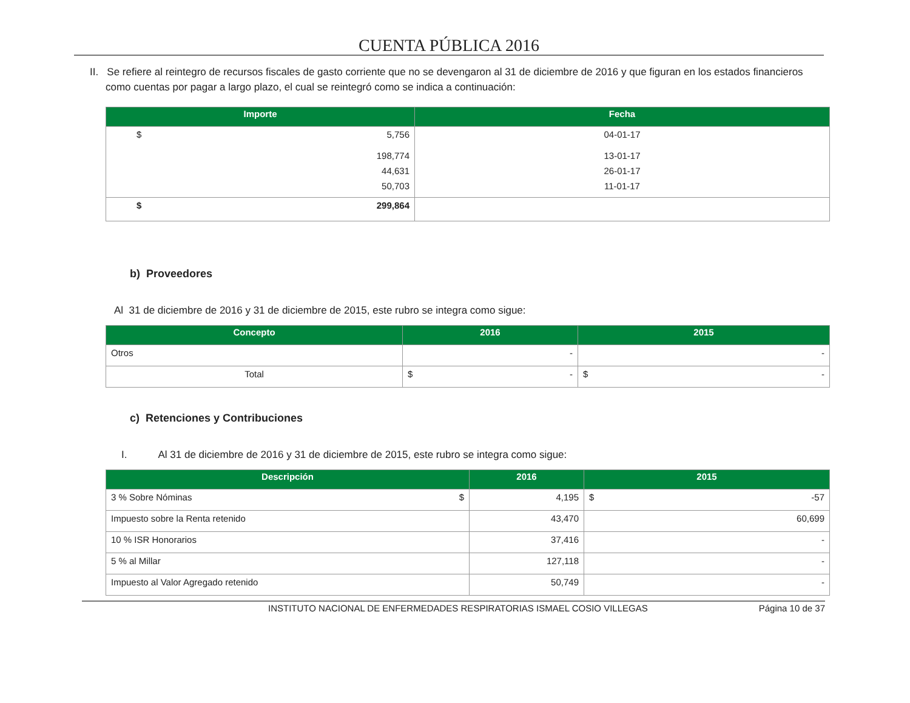CUENTA PÚBLICA 2016
II. Se refiere al reintegro de recursos fiscales de gasto corriente que no se devengaron al 31 de diciembre de 2016 y que figuran en los estados financieros como cuentas por pagar a largo plazo, el cual se reintegró como se indica a continuación:
| Importe | Fecha |
| --- | --- |
| $ 5,756 | 04-01-17 |
| 198,774 | 13-01-17 |
| 44,631 | 26-01-17 |
| 50,703 | 11-01-17 |
| $ 299,864 | |
b) Proveedores
Al 31 de diciembre de 2016 y 31 de diciembre de 2015, este rubro se integra como sigue:
| Concepto | 2016 | 2015 |
| --- | --- | --- |
| Otros | - | - |
| Total | $ - | $ - |
c) Retenciones y Contribuciones
I. Al 31 de diciembre de 2016 y 31 de diciembre de 2015, este rubro se integra como sigue:
| Descripción | 2016 | 2015 |
| --- | --- | --- |
| 3 % Sobre Nóminas $ | 4,195 | $ -57 |
| Impuesto sobre la Renta retenido | 43,470 | 60,699 |
| 10 % ISR Honorarios | 37,416 | - |
| 5 % al Millar | 127,118 | - |
| Impuesto al Valor Agregado retenido | 50,749 | - |
INSTITUTO NACIONAL DE ENFERMEDADES RESPIRATORIAS ISMAEL COSIO VILLEGAS Página 10 de 37